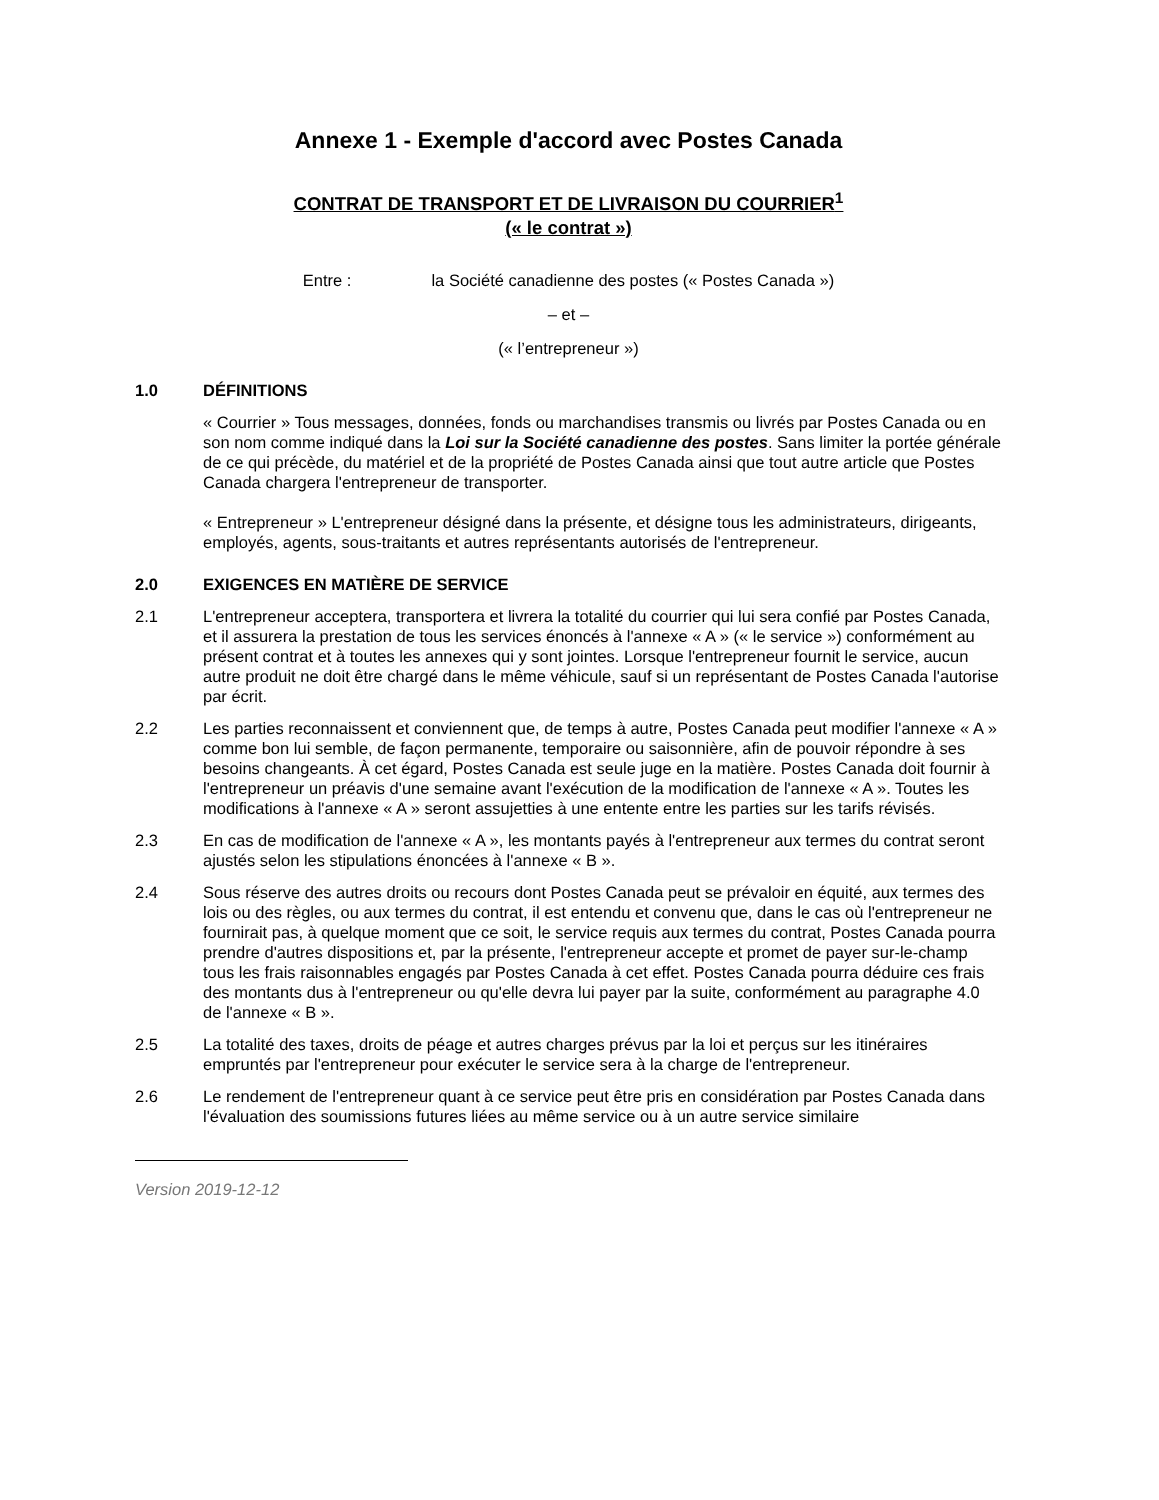Annexe 1 - Exemple d'accord avec Postes Canada
CONTRAT DE TRANSPORT ET DE LIVRAISON DU COURRIER<sup>1</sup>
(« le contrat »)
Entre : la Société canadienne des postes (« Postes Canada »)
– et –
(« l’entrepreneur »)
1.0 DÉFINITIONS
« Courrier » Tous messages, données, fonds ou marchandises transmis ou livrés par Postes Canada ou en son nom comme indiqué dans la Loi sur la Société canadienne des postes. Sans limiter la portée générale de ce qui précède, du matériel et de la propriété de Postes Canada ainsi que tout autre article que Postes Canada chargera l'entrepreneur de transporter.
« Entrepreneur » L'entrepreneur désigné dans la présente, et désigne tous les administrateurs, dirigeants, employés, agents, sous-traitants et autres représentants autorisés de l'entrepreneur.
2.0 EXIGENCES EN MATIÈRE DE SERVICE
2.1 L'entrepreneur acceptera, transportera et livrera la totalité du courrier qui lui sera confié par Postes Canada, et il assurera la prestation de tous les services énoncés à l'annexe « A » (« le service ») conformément au présent contrat et à toutes les annexes qui y sont jointes. Lorsque l'entrepreneur fournit le service, aucun autre produit ne doit être chargé dans le même véhicule, sauf si un représentant de Postes Canada l'autorise par écrit.
2.2 Les parties reconnaissent et conviennent que, de temps à autre, Postes Canada peut modifier l'annexe « A » comme bon lui semble, de façon permanente, temporaire ou saisonnière, afin de pouvoir répondre à ses besoins changeants. À cet égard, Postes Canada est seule juge en la matière. Postes Canada doit fournir à l'entrepreneur un préavis d'une semaine avant l'exécution de la modification de l'annexe « A ». Toutes les modifications à l'annexe « A » seront assujetties à une entente entre les parties sur les tarifs révisés.
2.3 En cas de modification de l'annexe « A », les montants payés à l'entrepreneur aux termes du contrat seront ajustés selon les stipulations énoncées à l'annexe « B ».
2.4 Sous réserve des autres droits ou recours dont Postes Canada peut se prévaloir en équité, aux termes des lois ou des règles, ou aux termes du contrat, il est entendu et convenu que, dans le cas où l'entrepreneur ne fournirait pas, à quelque moment que ce soit, le service requis aux termes du contrat, Postes Canada pourra prendre d'autres dispositions et, par la présente, l'entrepreneur accepte et promet de payer sur-le-champ tous les frais raisonnables engagés par Postes Canada à cet effet. Postes Canada pourra déduire ces frais des montants dus à l'entrepreneur ou qu'elle devra lui payer par la suite, conformément au paragraphe 4.0 de l'annexe « B ».
2.5 La totalité des taxes, droits de péage et autres charges prévus par la loi et perçus sur les itinéraires empruntés par l'entrepreneur pour exécuter le service sera à la charge de l'entrepreneur.
2.6 Le rendement de l'entrepreneur quant à ce service peut être pris en considération par Postes Canada dans l'évaluation des soumissions futures liées au même service ou à un autre service similaire
Version 2019-12-12